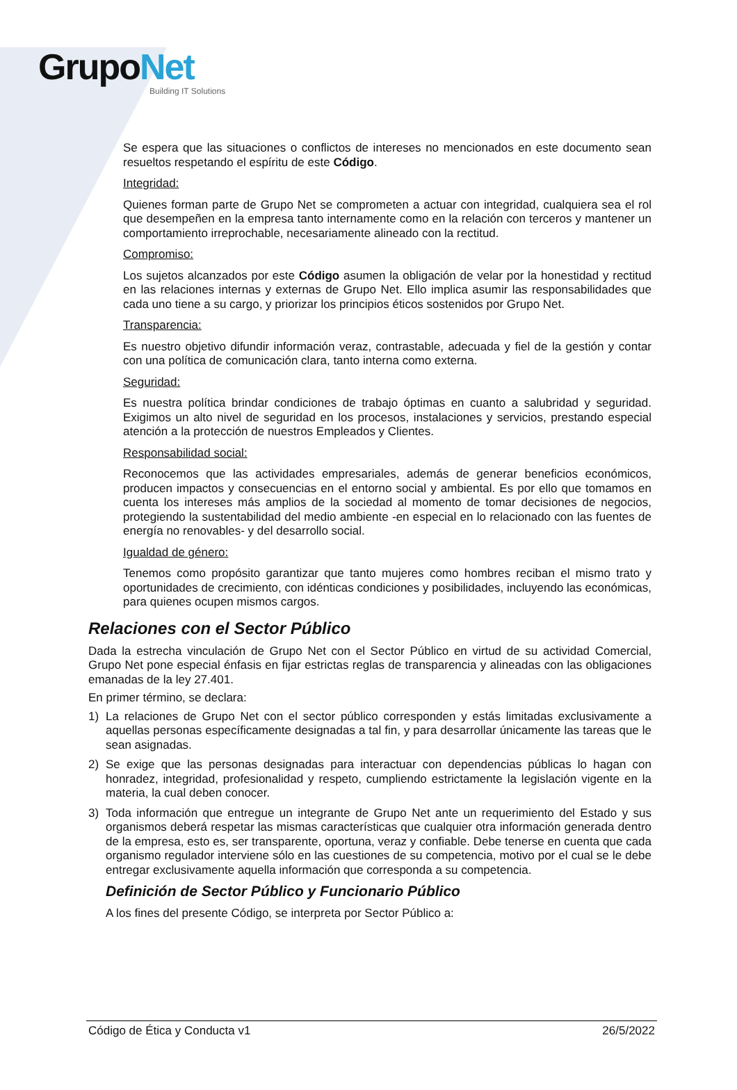GrupoNet
Building IT Solutions
Se espera que las situaciones o conflictos de intereses no mencionados en este documento sean resueltos respetando el espíritu de este Código.
Integridad:
Quienes forman parte de Grupo Net se comprometen a actuar con integridad, cualquiera sea el rol que desempeñen en la empresa tanto internamente como en la relación con terceros y mantener un comportamiento irreprochable, necesariamente alineado con la rectitud.
Compromiso:
Los sujetos alcanzados por este Código asumen la obligación de velar por la honestidad y rectitud en las relaciones internas y externas de Grupo Net. Ello implica asumir las responsabilidades que cada uno tiene a su cargo, y priorizar los principios éticos sostenidos por Grupo Net.
Transparencia:
Es nuestro objetivo difundir información veraz, contrastable, adecuada y fiel de la gestión y contar con una política de comunicación clara, tanto interna como externa.
Seguridad:
Es nuestra política brindar condiciones de trabajo óptimas en cuanto a salubridad y seguridad. Exigimos un alto nivel de seguridad en los procesos, instalaciones y servicios, prestando especial atención a la protección de nuestros Empleados y Clientes.
Responsabilidad social:
Reconocemos que las actividades empresariales, además de generar beneficios económicos, producen impactos y consecuencias en el entorno social y ambiental. Es por ello que tomamos en cuenta los intereses más amplios de la sociedad al momento de tomar decisiones de negocios, protegiendo la sustentabilidad del medio ambiente -en especial en lo relacionado con las fuentes de energía no renovables- y del desarrollo social.
Igualdad de género:
Tenemos como propósito garantizar que tanto mujeres como hombres reciban el mismo trato y oportunidades de crecimiento, con idénticas condiciones y posibilidades, incluyendo las económicas, para quienes ocupen mismos cargos.
Relaciones con el Sector Público
Dada la estrecha vinculación de Grupo Net con el Sector Público en virtud de su actividad Comercial, Grupo Net pone especial énfasis en fijar estrictas reglas de transparencia y alineadas con las obligaciones emanadas de la ley 27.401.
En primer término, se declara:
1) La relaciones de Grupo Net con el sector público corresponden y estás limitadas exclusivamente a aquellas personas específicamente designadas a tal fin, y para desarrollar únicamente las tareas que le sean asignadas.
2) Se exige que las personas designadas para interactuar con dependencias públicas lo hagan con honradez, integridad, profesionalidad y respeto, cumpliendo estrictamente la legislación vigente en la materia, la cual deben conocer.
3) Toda información que entregue un integrante de Grupo Net ante un requerimiento del Estado y sus organismos deberá respetar las mismas características que cualquier otra información generada dentro de la empresa, esto es, ser transparente, oportuna, veraz y confiable. Debe tenerse en cuenta que cada organismo regulador interviene sólo en las cuestiones de su competencia, motivo por el cual se le debe entregar exclusivamente aquella información que corresponda a su competencia.
Definición de Sector Público y Funcionario Público
A los fines del presente Código, se interpreta por Sector Público a:
Código de Ética y Conducta v1 26/5/2022